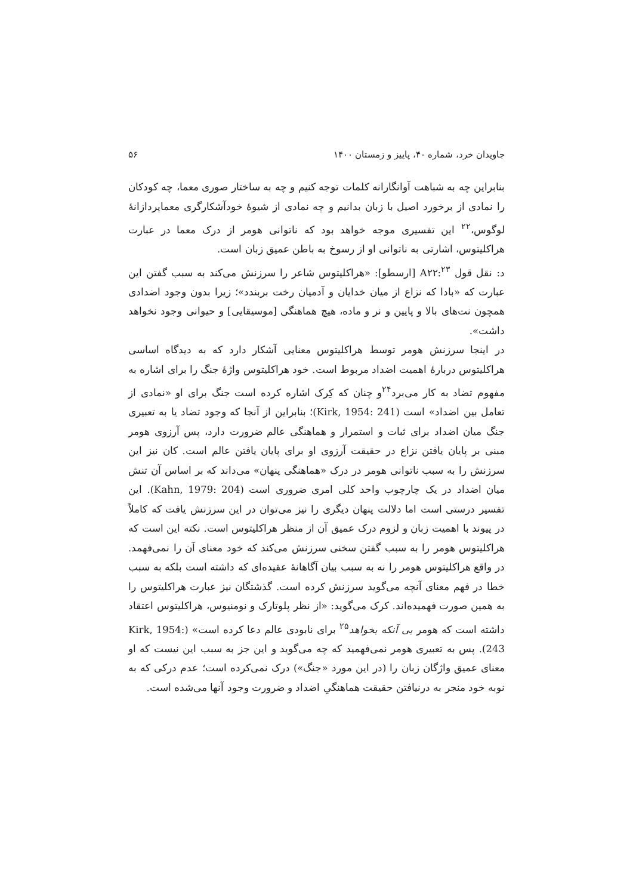جاویدان خرد، شماره ۴۰، پاییز و زمستان ۱۴۰۰ ۵۶
بنابراین چه به شباهت آوانگارانه کلمات توجه کنیم و چه به ساختار صوری معما، چه کودکان را نمادی از برخورد اصیل با زبان بدانیم و چه نمادی از شیوۀ خودآشکارگری معماپردازانۀ لوگوس،<sup>۲۲</sup> این تفسیری موجه خواهد بود که ناتوانی هومر از درک معما در عبارت هراکلیتوس، اشارتی به ناتوانی او از رسوخ به باطن عمیق زبان است.
د: نقل قول A۲۲:<sup>۲۳</sup> [ارسطو]: «هراکلیتوس شاعر را سرزنش می‌کند به سبب گفتن این عبارت که «بادا که نزاع از میان خدایان و آدمیان رخت بربندد»؛ زیرا بدون وجود اضدادی همچون نت‌های بالا و پایین و نر و ماده، هیچ هماهنگی [موسیقایی] و حیوانی وجود نخواهد داشت».
در اینجا سرزنش هومر توسط هراکلیتوس معنایی آشکار دارد که به دیدگاه اساسی هراکلیتوس دربارۀ اهمیت اضداد مربوط است. خود هراکلیتوس واژۀ جنگ را برای اشاره به مفهوم تضاد به کار می‌برد<sup>۲۴</sup>و چنان که کِرک اشاره کرده است جنگ برای او «نمادی از تعامل بین اضداد» است (Kirk, 1954: 241)؛ بنابراین از آنجا که وجود تضاد یا به تعبیری جنگ میان اضداد برای ثبات و استمرار و هماهنگی عالم ضرورت دارد، پس آرزوی هومر مبنی بر پایان یافتن نزاع در حقیقت آرزوی او برای پایان یافتن عالم است. کان نیز این سرزنش را به سبب ناتوانی هومر در درک «هماهنگی پنهان» می‌داند که بر اساس آن تنش میان اضداد در یک چارچوب واحد کلی امری ضروری است (Kahn, 1979: 204). این تفسیر درستی است اما دلالت پنهان دیگری را نیز می‌توان در این سرزنش یافت که کاملاً در پیوند با اهمیت زبان و لزوم درک عمیق آن از منظر هراکلیتوس است. نکته این است که هراکلیتوس هومر را به سبب گفتن سخنی سرزنش می‌کند که خود معنای آن را نمی‌فهمد. در واقع هراکلیتوس هومر را نه به سبب بیان آگاهانۀ عقیده‌ای که داشته است بلکه به سبب خطا در فهم معنای آنچه می‌گوید سرزنش کرده است. گذشتگان نیز عبارت هراکلیتوس را به همین صورت فهمیده‌اند. کرک می‌گوید: «از نظر پلوتارک و نومنیوس، هراکلیتوس اعتقاد داشته است که هومر بی آنکه بخواهد<sup>۲۵</sup> برای نابودی عالم دعا کرده است» (Kirk, 1954: 243). پس به تعبیری هومر نمی‌فهمید که چه می‌گوید و این جز به سبب این نیست که او معنای عمیق واژگان زبان را (در این مورد «جنگ») درک نمی‌کرده است؛ عدم درکی که به نوبه خود منجر به درنیافتن حقیقت هماهنگیِ اضداد و ضرورت وجود آنها می‌شده است.